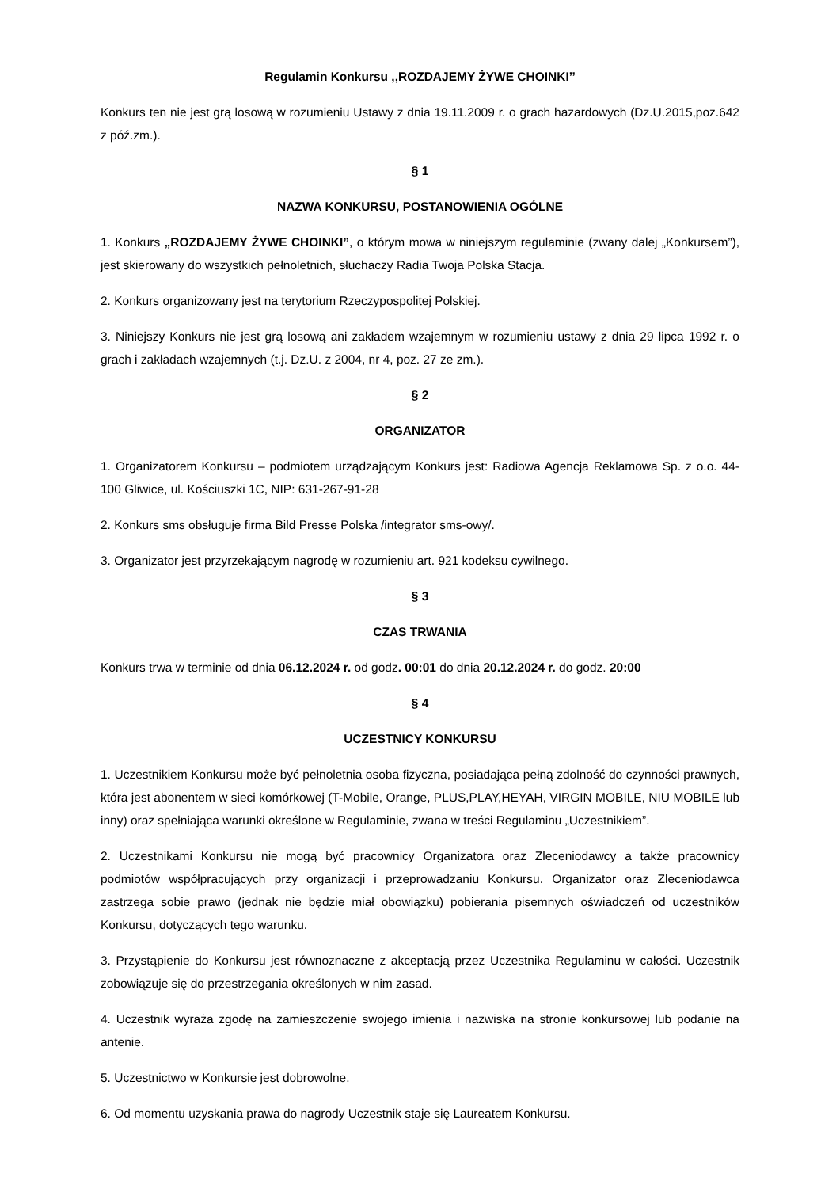Regulamin Konkursu ,,ROZDAJEMY ŻYWE CHOINKI’’
Konkurs ten nie jest grą losową w rozumieniu Ustawy z dnia 19.11.2009 r. o grach hazardowych (Dz.U.2015,poz.642 z póź.zm.).
§ 1
NAZWA KONKURSU, POSTANOWIENIA OGÓLNE
1. Konkurs „ROZDAJEMY ŻYWE CHOINKI”, o którym mowa w niniejszym regulaminie (zwany dalej „Konkursem”), jest skierowany do wszystkich pełnoletnich, słuchaczy Radia Twoja Polska Stacja.
2. Konkurs organizowany jest na terytorium Rzeczypospolitej Polskiej.
3. Niniejszy Konkurs nie jest grą losową ani zakładem wzajemnym w rozumieniu ustawy z dnia 29 lipca 1992 r. o grach i zakładach wzajemnych (t.j. Dz.U. z 2004, nr 4, poz. 27 ze zm.).
§ 2
ORGANIZATOR
1. Organizatorem Konkursu – podmiotem urządzającym Konkurs jest: Radiowa Agencja Reklamowa Sp. z o.o. 44-100 Gliwice, ul. Kościuszki 1C, NIP: 631-267-91-28
2. Konkurs sms obsługuje firma Bild Presse Polska /integrator sms-owy/.
3. Organizator jest przyrzekającym nagrodę w rozumieniu art. 921 kodeksu cywilnego.
§ 3
CZAS TRWANIA
Konkurs trwa w terminie od dnia 06.12.2024 r. od godz. 00:01 do dnia 20.12.2024 r. do godz. 20:00
§ 4
UCZESTNICY KONKURSU
1. Uczestnikiem Konkursu może być pełnoletnia osoba fizyczna, posiadająca pełną zdolność do czynności prawnych, która jest abonentem w sieci komórkowej (T-Mobile, Orange, PLUS,PLAY,HEYAH, VIRGIN MOBILE, NIU MOBILE lub inny) oraz spełniająca warunki określone w Regulaminie, zwana w treści Regulaminu „Uczestnikiem”.
2. Uczestnikami Konkursu nie mogą być pracownicy Organizatora oraz Zleceniodawcy a także pracownicy podmiotów współpracujących przy organizacji i przeprowadzaniu Konkursu. Organizator oraz Zleceniodawca zastrzega sobie prawo (jednak nie będzie miał obowiązku) pobierania pisemnych oświadczeń od uczestników Konkursu, dotyczących tego warunku.
3. Przystąpienie do Konkursu jest równoznaczne z akceptacją przez Uczestnika Regulaminu w całości. Uczestnik zobowiązuje się do przestrzegania określonych w nim zasad.
4. Uczestnik wyraża zgodę na zamieszczenie swojego imienia i nazwiska na stronie konkursowej lub podanie na antenie.
5. Uczestnictwo w Konkursie jest dobrowolne.
6. Od momentu uzyskania prawa do nagrody Uczestnik staje się Laureatem Konkursu.